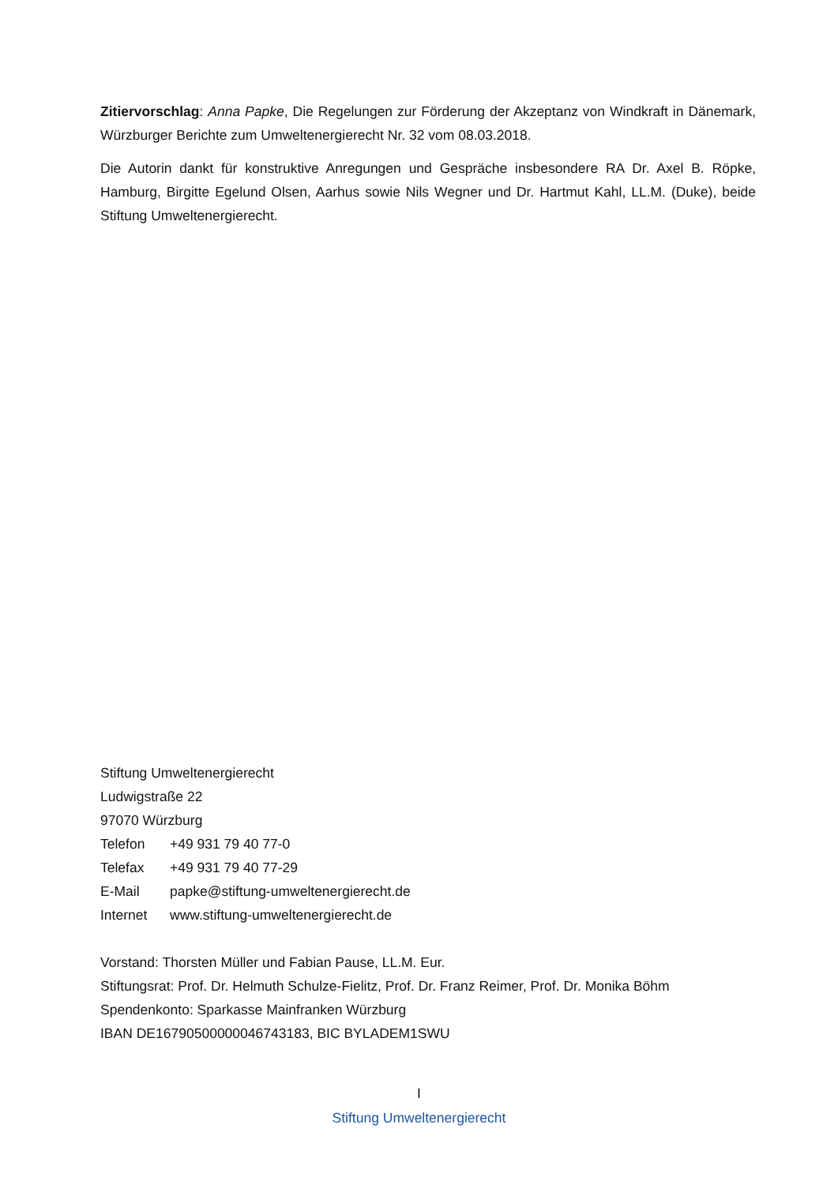Zitiervorschlag: Anna Papke, Die Regelungen zur Förderung der Akzeptanz von Windkraft in Dänemark, Würzburger Berichte zum Umweltenergierecht Nr. 32 vom 08.03.2018.
Die Autorin dankt für konstruktive Anregungen und Gespräche insbesondere RA Dr. Axel B. Röpke, Hamburg, Birgitte Egelund Olsen, Aarhus sowie Nils Wegner und Dr. Hartmut Kahl, LL.M. (Duke), beide Stiftung Umweltenergierecht.
Stiftung Umweltenergierecht
Ludwigstraße 22
97070 Würzburg
| Telefon | +49 931 79 40 77-0 |
| Telefax | +49 931 79 40 77-29 |
| E-Mail | papke@stiftung-umweltenergierecht.de |
| Internet | www.stiftung-umweltenergierecht.de |
Vorstand: Thorsten Müller und Fabian Pause, LL.M. Eur.
Stiftungsrat: Prof. Dr. Helmuth Schulze-Fielitz, Prof. Dr. Franz Reimer, Prof. Dr. Monika Böhm
Spendenkonto: Sparkasse Mainfranken Würzburg
IBAN DE16790500000046743183, BIC BYLADEM1SWU
I
Stiftung Umweltenergierecht